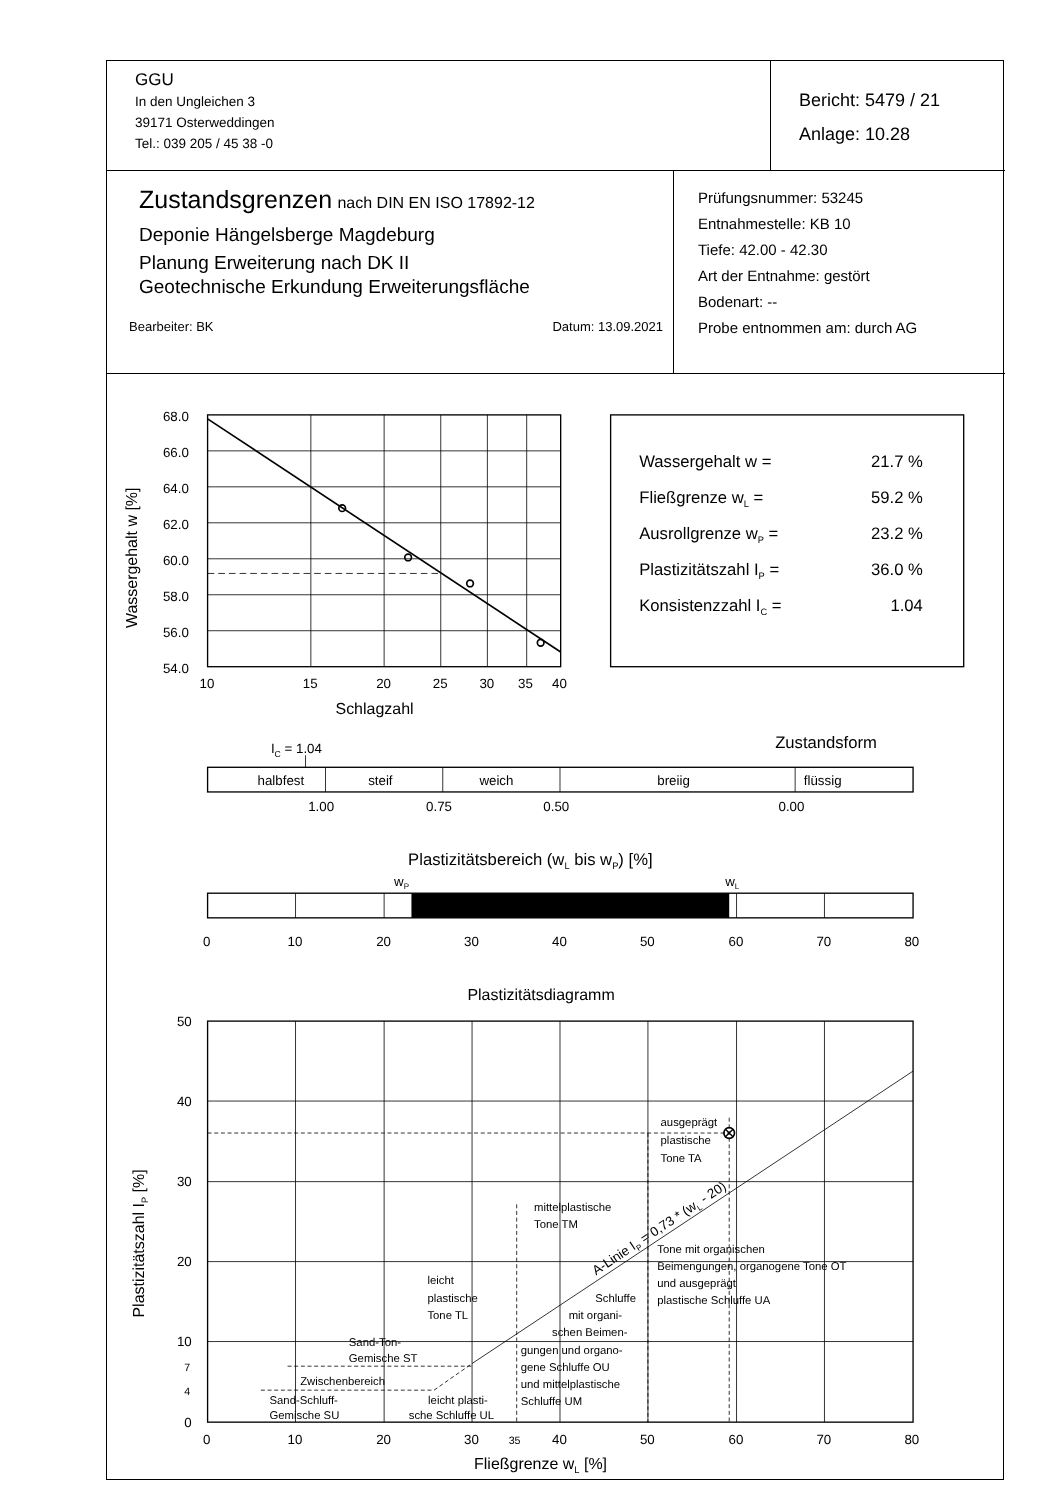| GGU In den Ungleichen 3 39171 Osterweddingen Tel.: 039 205 / 45 38 -0 | Bericht: 5479 / 21 Anlage: 10.28 |
| Zustandsgrenzen nach DIN EN ISO 17892-12 Deponie Hängelsberge Magdeburg Planung Erweiterung nach DK II Geotechnische Erkundung Erweiterungsfläche Bearbeiter: BK Datum: 13.09.2021 | Prüfungsnummer: 53245 Entnahmestelle: KB 10 Tiefe: 42.00 - 42.30 Art der Entnahme: gestört Bodenart: -- Probe entnommen am: durch AG |
68.0
66.0
64.0
62.0
60.0
58.0
56.0
54.0
10
15
20
25
30
35
40
Schlagzahl
Wassergehalt w [%]
Wassergehalt w =
21.7 %
Fließgrenze wL =
59.2 %
Ausrollgrenze wP =
23.2 %
Plastizitätszahl IP =
36.0 %
Konsistenzzahl IC =
1.04
IC = 1.04
Zustandsform
halbfest
steif
weich
breiig
flüssig
1.00
0.75
0.50
0.00
Plastizitätsbereich (wL bis wP) [%]
wP
wL
0
10
20
30
40
50
60
70
80
Plastizitätsdiagramm
50
40
30
20
10
7
4
0
0
10
20
30
35
40
50
60
70
80
Fließgrenze wL [%]
Plastizitätszahl IP [%]
ausgeprägt
plastische
Tone TA
mittelplastische
Tone TM
Tone mit organischen
Beimengungen, organogene Tone OT
und ausgeprägt
plastische Schluffe UA
leicht
plastische
Tone TL
Schluffe
mit organi-
schen Beimen-
gungen und organo-
gene Schluffe OU
und mittelplastische
Schluffe UM
Sand-Ton-
Gemische ST
Zwischenbereich
Sand-Schluff-
Gemische SU
leicht plasti-
sche Schluffe UL
A-Linie IP = 0,73 * (wL - 20)